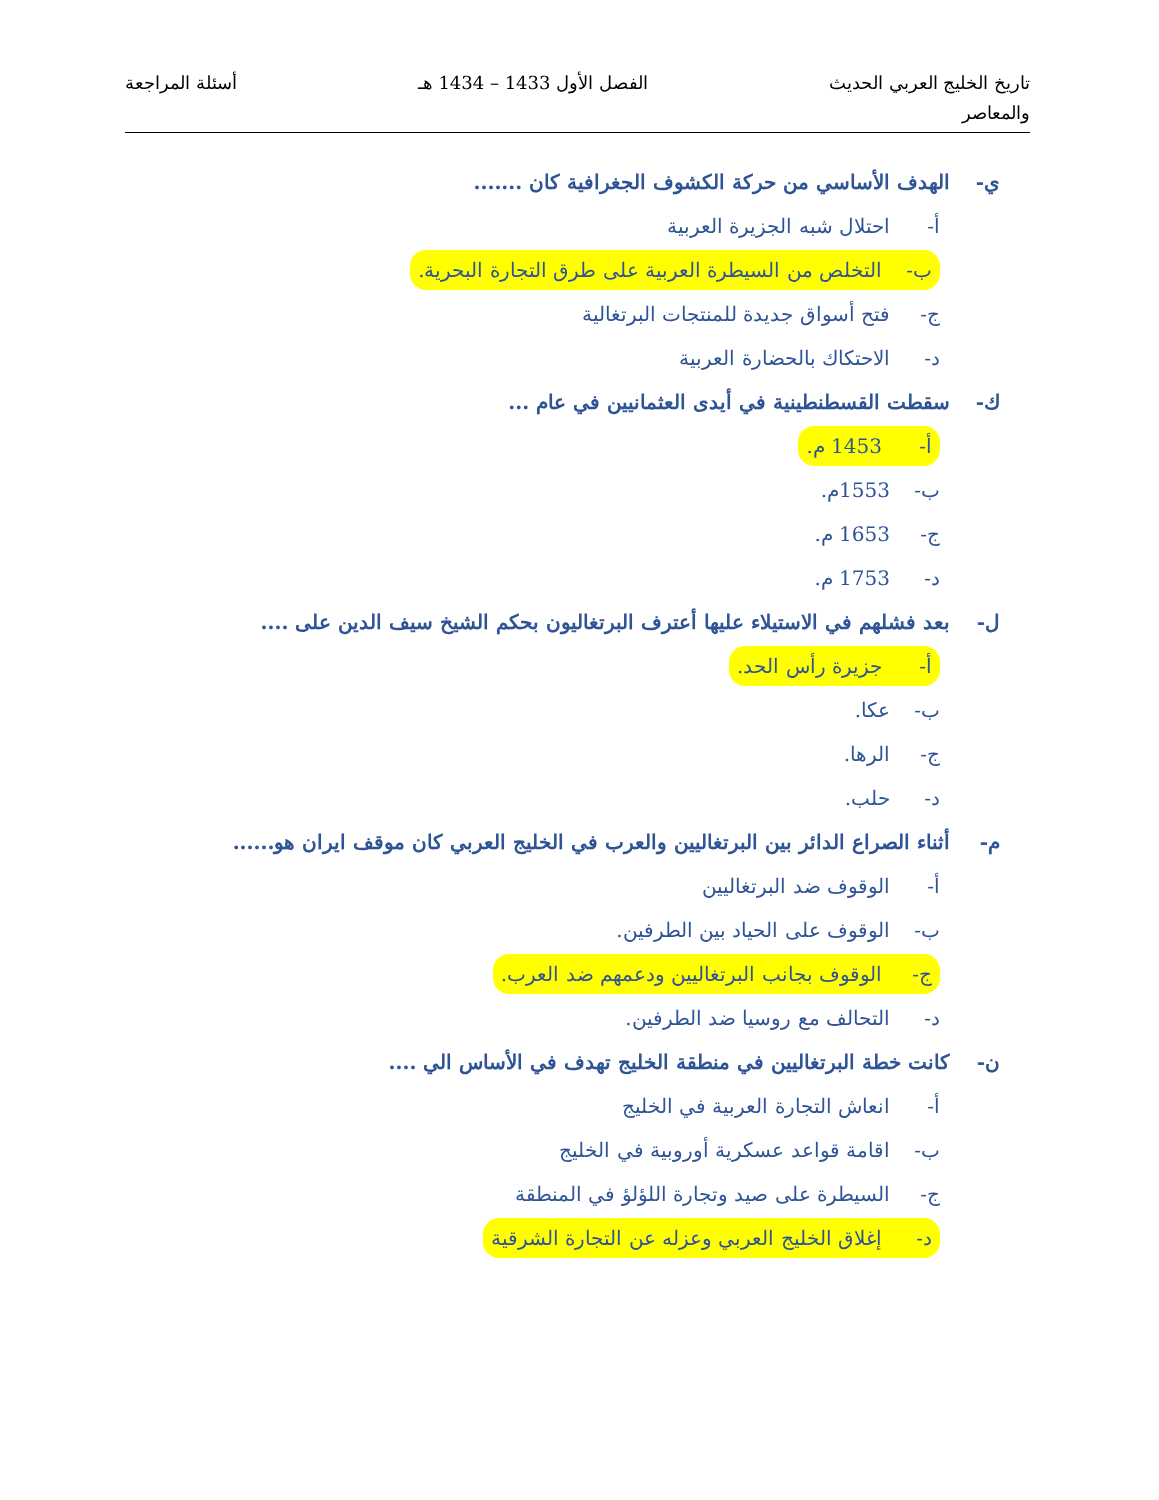تاريخ الخليج العربي الحديث
والمعاصر
الفصل الأول 1433 – 1434 هـ أسئلة المراجعة
ي- الهدف الأساسي من حركة الكشوف الجغرافية كان .......
أ- احتلال شبه الجزيرة العربية
ب- التخلص من السيطرة العربية على طرق التجارة البحرية.
ج- فتح أسواق جديدة للمنتجات البرتغالية
د- الاحتكاك بالحضارة العربية
ك- سقطت القسطنطينية في أيدى العثمانيين في عام ...
أ- 1453 م.
ب- 1553م.
ج- 1653 م.
د- 1753 م.
ل- بعد فشلهم في الاستيلاء عليها أعترف البرتغاليون بحكم الشيخ سيف الدين على ....
أ- جزيرة رأس الحد.
ب- عكا.
ج- الرها.
د- حلب.
م- أثناء الصراع الدائر بين البرتغاليين والعرب في الخليج العربي كان موقف ايران هو......
أ- الوقوف ضد البرتغاليين
ب- الوقوف على الحياد بين الطرفين.
ج- الوقوف بجانب البرتغاليين ودعمهم ضد العرب.
د- التحالف مع روسيا ضد الطرفين.
ن- كانت خطة البرتغاليين في منطقة الخليج تهدف في الأساس الي ....
أ- انعاش التجارة العربية في الخليج
ب- اقامة قواعد عسكرية أوروبية في الخليج
ج- السيطرة على صيد وتجارة اللؤلؤ في المنطقة
د- إغلاق الخليج العربي وعزله عن التجارة الشرقية